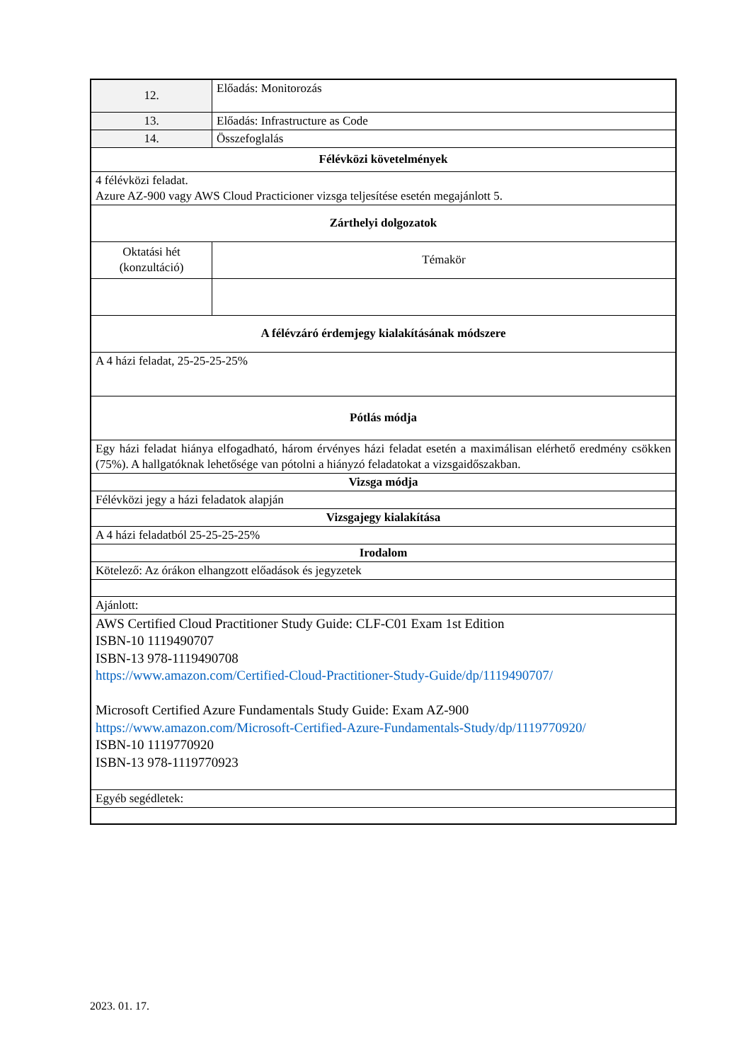| 12. | Előadás: Monitorozás |
| 13. | Előadás: Infrastructure as Code |
| 14. | Összefoglalás |
| Félévközi követelmények | |
| 4 félévközi feladat. Azure AZ-900 vagy AWS Cloud Practicioner vizsga teljesítése esetén megajánlott 5. | |
| Zárthelyi dolgozatok | |
| Oktatási hét (konzultáció) | Témakör |
| A félévzáró érdemjegy kialakításának módszere | |
| A 4 házi feladat, 25-25-25-25% | |
| Pótlás módja | |
| Egy házi feladat hiánya elfogadható, három érvényes házi feladat esetén a maximálisan elérhető eredmény csökken (75%). A hallgatóknak lehetősége van pótolni a hiányzó feladatokat a vizsgaidőszakban. | |
| Vizsga módja | |
| Félévközi jegy a házi feladatok alapján | |
| Vizsgajegy kialakítása | |
| A 4 házi feladatból 25-25-25-25% | |
| Irodalom | |
| Kötelező: Az órákon elhangzott előadások és jegyzetek | |
| Ajánlott: | |
| AWS Certified Cloud Practitioner Study Guide: CLF-C01 Exam 1st Edition ISBN-10 1119490707 ISBN-13 978-1119490708 https://www.amazon.com/Certified-Cloud-Practitioner-Study-Guide/dp/1119490707/ Microsoft Certified Azure Fundamentals Study Guide: Exam AZ-900 https://www.amazon.com/Microsoft-Certified-Azure-Fundamentals-Study/dp/1119770920/ ISBN-10 1119770920 ISBN-13 978-1119770923 | |
| Egyéb segédletek: | |
2023. 01. 17.